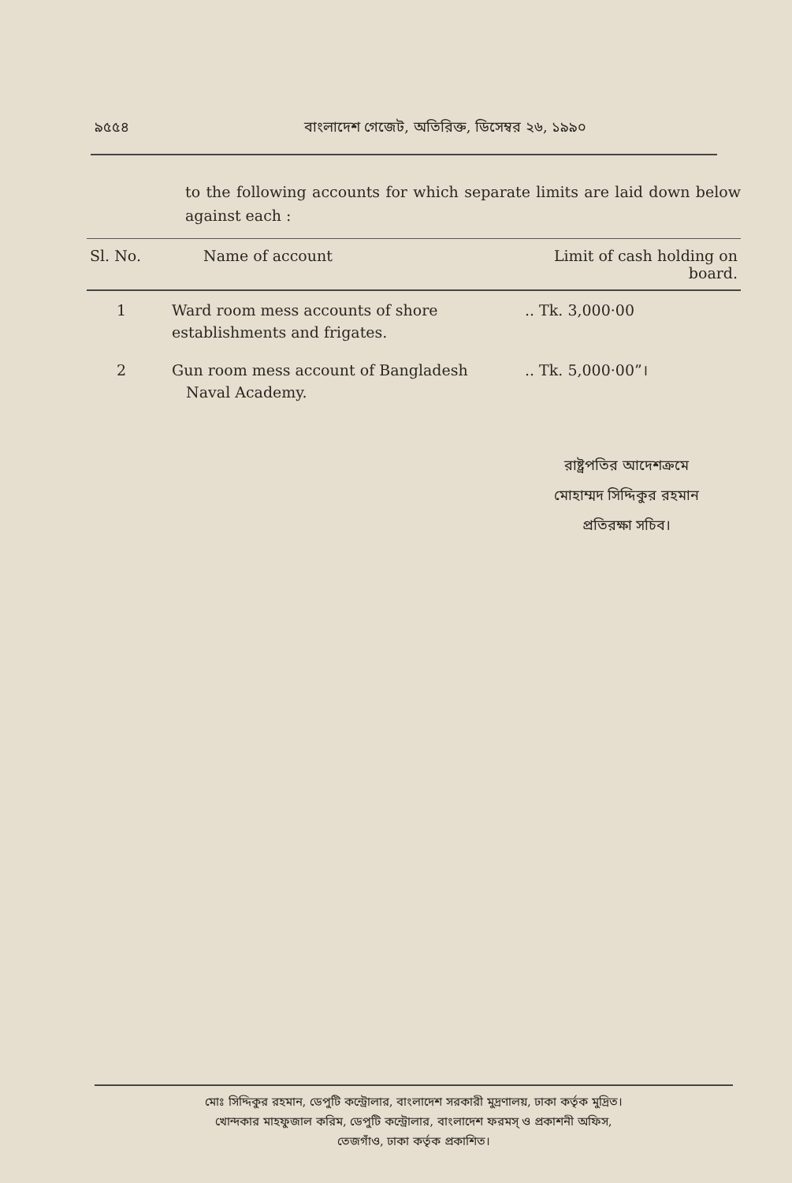৯৫৫৪ বাংলাদেশ গেজেট, অতিরিক্ত, ডিসেম্বর ২৬, ১৯৯০
to the following accounts for which separate limits are laid down below against each :
| Sl. No. | Name of account | Limit of cash holding on board. |
| --- | --- | --- |
| 1 | Ward room mess accounts of shore establishments and frigates. | .. Tk. 3,000·00 |
| 2 | Gun room mess account of Bangladesh Naval Academy. | .. Tk. 5,000·00”। |
রাষ্ট্রপতির আদেশক্রমে
মোহাম্মদ সিদ্দিকুর রহমান
প্রতিরক্ষা সচিব।
মোঃ সিদ্দিকুর রহমান, ডেপুটি কন্ট্রোলার, বাংলাদেশ সরকারী মুদ্রণালয়, ঢাকা কর্তৃক মুদ্রিত।
খোন্দকার মাহফুজাল করিম, ডেপুটি কন্ট্রোলার, বাংলাদেশ ফরমস্ ও প্রকাশনী অফিস,
তেজগাঁও, ঢাকা কর্তৃক প্রকাশিত।